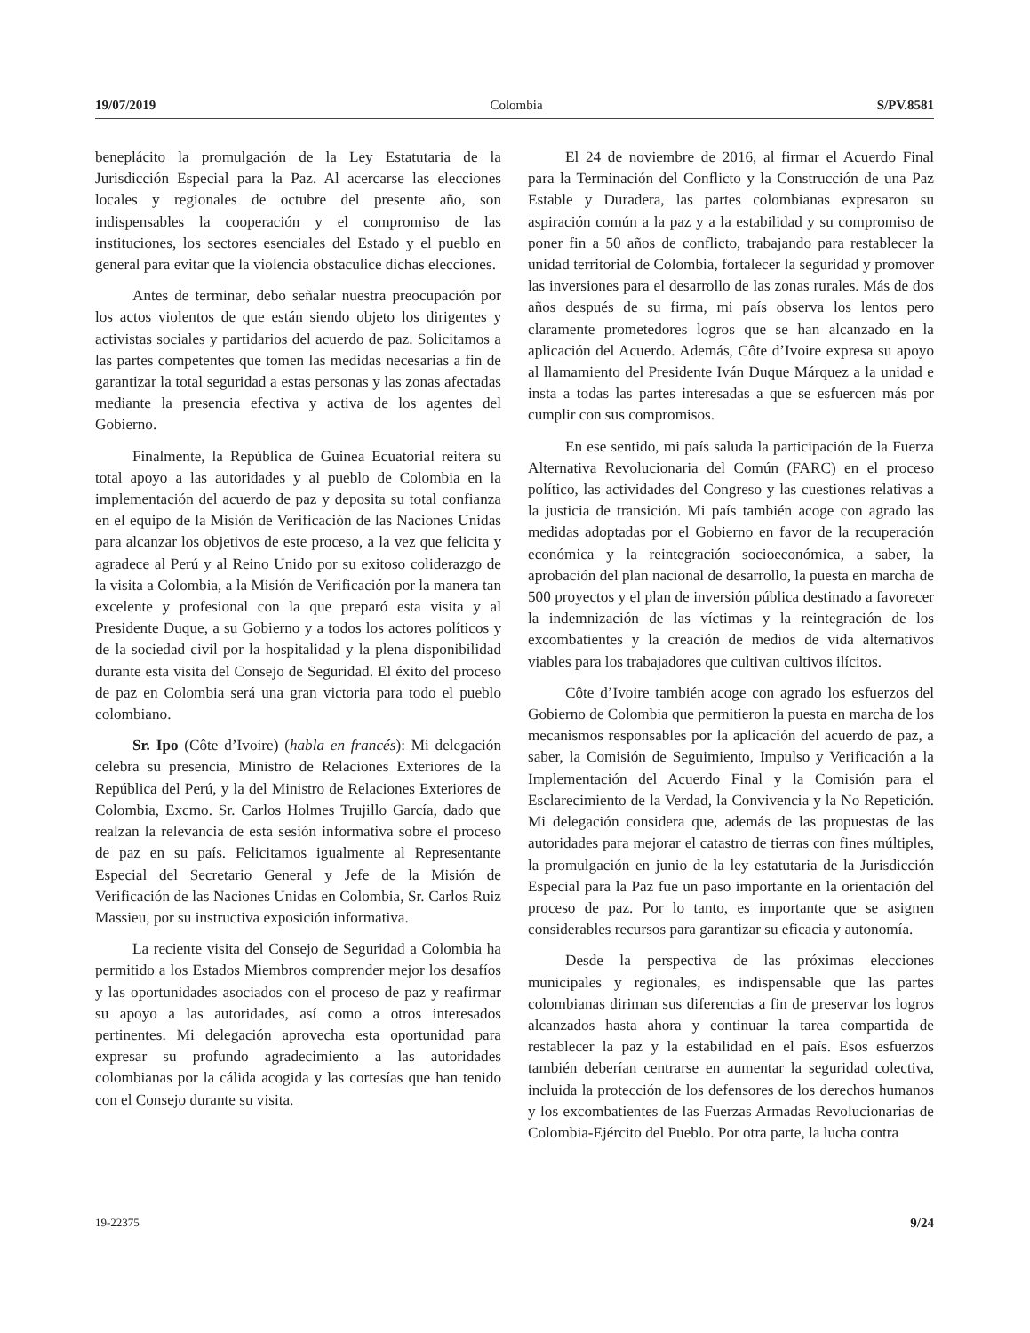19/07/2019 Colombia S/PV.8581
beneplácito la promulgación de la Ley Estatutaria de la Jurisdicción Especial para la Paz. Al acercarse las elecciones locales y regionales de octubre del presente año, son indispensables la cooperación y el compromiso de las instituciones, los sectores esenciales del Estado y el pueblo en general para evitar que la violencia obstaculice dichas elecciones.
Antes de terminar, debo señalar nuestra preocupación por los actos violentos de que están siendo objeto los dirigentes y activistas sociales y partidarios del acuerdo de paz. Solicitamos a las partes competentes que tomen las medidas necesarias a fin de garantizar la total seguridad a estas personas y las zonas afectadas mediante la presencia efectiva y activa de los agentes del Gobierno.
Finalmente, la República de Guinea Ecuatorial reitera su total apoyo a las autoridades y al pueblo de Colombia en la implementación del acuerdo de paz y deposita su total confianza en el equipo de la Misión de Verificación de las Naciones Unidas para alcanzar los objetivos de este proceso, a la vez que felicita y agradece al Perú y al Reino Unido por su exitoso coliderazgo de la visita a Colombia, a la Misión de Verificación por la manera tan excelente y profesional con la que preparó esta visita y al Presidente Duque, a su Gobierno y a todos los actores políticos y de la sociedad civil por la hospitalidad y la plena disponibilidad durante esta visita del Consejo de Seguridad. El éxito del proceso de paz en Colombia será una gran victoria para todo el pueblo colombiano.
Sr. Ipo (Côte d’Ivoire) (habla en francés): Mi delegación celebra su presencia, Ministro de Relaciones Exteriores de la República del Perú, y la del Ministro de Relaciones Exteriores de Colombia, Excmo. Sr. Carlos Holmes Trujillo García, dado que realzan la relevancia de esta sesión informativa sobre el proceso de paz en su país. Felicitamos igualmente al Representante Especial del Secretario General y Jefe de la Misión de Verificación de las Naciones Unidas en Colombia, Sr. Carlos Ruiz Massieu, por su instructiva exposición informativa.
La reciente visita del Consejo de Seguridad a Colombia ha permitido a los Estados Miembros comprender mejor los desafíos y las oportunidades asociados con el proceso de paz y reafirmar su apoyo a las autoridades, así como a otros interesados pertinentes. Mi delegación aprovecha esta oportunidad para expresar su profundo agradecimiento a las autoridades colombianas por la cálida acogida y las cortesías que han tenido con el Consejo durante su visita.
El 24 de noviembre de 2016, al firmar el Acuerdo Final para la Terminación del Conflicto y la Construcción de una Paz Estable y Duradera, las partes colombianas expresaron su aspiración común a la paz y a la estabilidad y su compromiso de poner fin a 50 años de conflicto, trabajando para restablecer la unidad territorial de Colombia, fortalecer la seguridad y promover las inversiones para el desarrollo de las zonas rurales. Más de dos años después de su firma, mi país observa los lentos pero claramente prometedores logros que se han alcanzado en la aplicación del Acuerdo. Además, Côte d’Ivoire expresa su apoyo al llamamiento del Presidente Iván Duque Márquez a la unidad e insta a todas las partes interesadas a que se esfuercen más por cumplir con sus compromisos.
En ese sentido, mi país saluda la participación de la Fuerza Alternativa Revolucionaria del Común (FARC) en el proceso político, las actividades del Congreso y las cuestiones relativas a la justicia de transición. Mi país también acoge con agrado las medidas adoptadas por el Gobierno en favor de la recuperación económica y la reintegración socioeconómica, a saber, la aprobación del plan nacional de desarrollo, la puesta en marcha de 500 proyectos y el plan de inversión pública destinado a favorecer la indemnización de las víctimas y la reintegración de los excombatientes y la creación de medios de vida alternativos viables para los trabajadores que cultivan cultivos ilícitos.
Côte d’Ivoire también acoge con agrado los esfuerzos del Gobierno de Colombia que permitieron la puesta en marcha de los mecanismos responsables por la aplicación del acuerdo de paz, a saber, la Comisión de Seguimiento, Impulso y Verificación a la Implementación del Acuerdo Final y la Comisión para el Esclarecimiento de la Verdad, la Convivencia y la No Repetición. Mi delegación considera que, además de las propuestas de las autoridades para mejorar el catastro de tierras con fines múltiples, la promulgación en junio de la ley estatutaria de la Jurisdicción Especial para la Paz fue un paso importante en la orientación del proceso de paz. Por lo tanto, es importante que se asignen considerables recursos para garantizar su eficacia y autonomía.
Desde la perspectiva de las próximas elecciones municipales y regionales, es indispensable que las partes colombianas diriman sus diferencias a fin de preservar los logros alcanzados hasta ahora y continuar la tarea compartida de restablecer la paz y la estabilidad en el país. Esos esfuerzos también deberían centrarse en aumentar la seguridad colectiva, incluida la protección de los defensores de los derechos humanos y los excombatientes de las Fuerzas Armadas Revolucionarias de Colombia-Ejército del Pueblo. Por otra parte, la lucha contra
19-22375 9/24